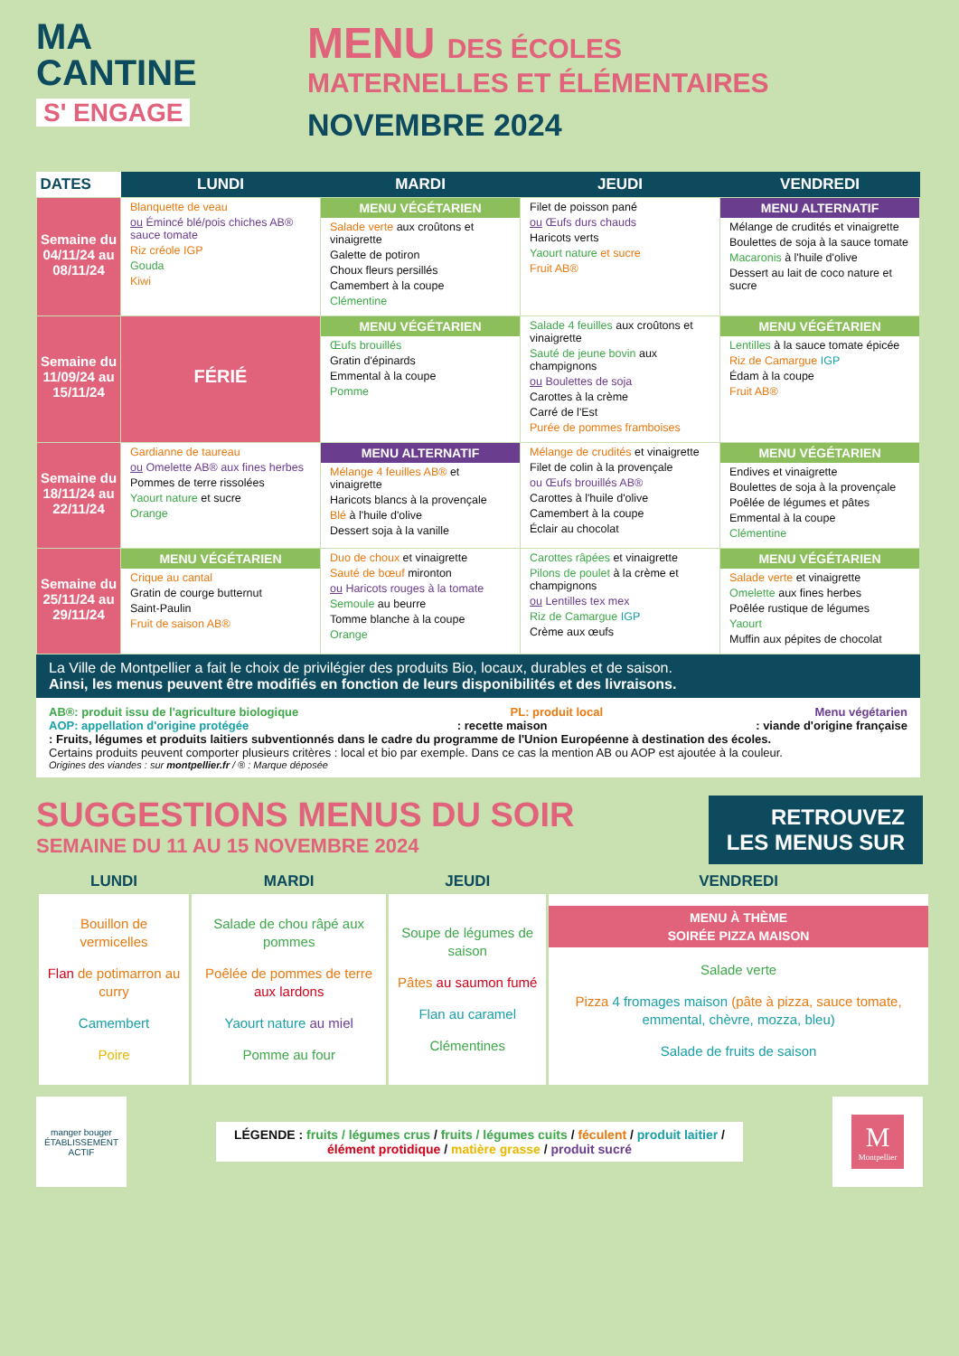MA
CANTINE
S' ENGAGE
MENU DES ÉCOLES
MATERNELLES ET ÉLÉMENTAIRES
NOVEMBRE 2024
| DATES | LUNDI | MARDI | JEUDI | VENDREDI |
| --- | --- | --- | --- | --- |
| Semaine du 04/11/24 au 08/11/24 | Blanquette de veau ou Émincé blé/pois chiches AB® sauce tomate Riz créole IGP Gouda Kiwi | MENU VÉGÉTARIEN Salade verte aux croûtons et vinaigrette Galette de potiron Choux fleurs persillés Camembert à la coupe Clémentine | Filet de poisson pané ou Œufs durs chauds Haricots verts Yaourt nature et sucre Fruit AB® | MENU ALTERNATIF Mélange de crudités et vinaigrette Boulettes de soja à la sauce tomate Macaronis à l'huile d'olive Dessert au lait de coco nature et sucre |
| Semaine du 11/09/24 au 15/11/24 | FÉRIÉ | MENU VÉGÉTARIEN Œufs brouillés Gratin d'épinards Emmental à la coupe Pomme | Salade 4 feuilles aux croûtons et vinaigrette Sauté de jeune bovin aux champignons ou Boulettes de soja Carottes à la crème Carré de l'Est Purée de pommes framboises | MENU VÉGÉTARIEN Lentilles à la sauce tomate épicée Riz de Camargue IGP Édam à la coupe Fruit AB® |
| Semaine du 18/11/24 au 22/11/24 | Gardianne de taureau ou Omelette AB® aux fines herbes Pommes de terre rissolées Yaourt nature et sucre Orange | MENU ALTERNATIF Mélange 4 feuilles AB® et vinaigrette Haricots blancs à la provençale Blé à l'huile d'olive Dessert soja à la vanille | Mélange de crudités et vinaigrette Filet de colin à la provençale ou Œufs brouillés AB® Carottes à l'huile d'olive Camembert à la coupe Éclair au chocolat | MENU VÉGÉTARIEN Endives et vinaigrette Boulettes de soja à la provençale Poêlée de légumes et pâtes Emmental à la coupe Clémentine |
| Semaine du 25/11/24 au 29/11/24 | MENU VÉGÉTARIEN Crique au cantal Gratin de courge butternut Saint-Paulin Fruit de saison AB® | Duo de choux et vinaigrette Sauté de bœuf mironton ou Haricots rouges à la tomate Semoule au beurre Tomme blanche à la coupe Orange | Carottes râpées et vinaigrette Pilons de poulet à la crème et champignons ou Lentilles tex mex Riz de Camargue IGP Crème aux œufs | MENU VÉGÉTARIEN Salade verte et vinaigrette Omelette aux fines herbes Poêlée rustique de légumes Yaourt Muffin aux pépites de chocolat |
La Ville de Montpellier a fait le choix de privilégier des produits Bio, locaux, durables et de saison.
Ainsi, les menus peuvent être modifiés en fonction de leurs disponibilités et des livraisons.
AB®: produit issu de l'agriculture biologique PL: produit local Menu végétarien
AOP: appellation d'origine protégée: recette maison: viande d'origine française
: Fruits, légumes et produits laitiers subventionnés dans le cadre du programme de l'Union Européenne à destination des écoles.
Certains produits peuvent comporter plusieurs critères : local et bio par exemple. Dans ce cas la mention AB ou AOP est ajoutée à la couleur.
Origines des viandes : sur montpellier.fr / ® : Marque déposée
SUGGESTIONS MENUS DU SOIR
SEMAINE DU 11 AU 15 NOVEMBRE 2024
RETROUVEZ
LES MENUS SUR
| LUNDI | MARDI | JEUDI | VENDREDI |
| --- | --- | --- | --- |
| Bouillon de vermicelles Flan de potimarron au curry Camembert Poire | Salade de chou râpé aux pommes Poêlée de pommes de terre aux lardons Yaourt nature au miel Pomme au four | Soupe de légumes de saison Pâtes au saumon fumé Flan au caramel Clémentines | MENU À THÈME SOIRÉE PIZZA MAISON Salade verte Pizza 4 fromages maison (pâte à pizza, sauce tomate, emmental, chèvre, mozza, bleu) Salade de fruits de saison |
manger bouger
ÉTABLISSEMENT ACTIF
LÉGENDE : fruits / légumes crus / fruits / légumes cuits / féculent / produit laitier /
élément protidique / matière grasse / produit sucré
M
Montpellier